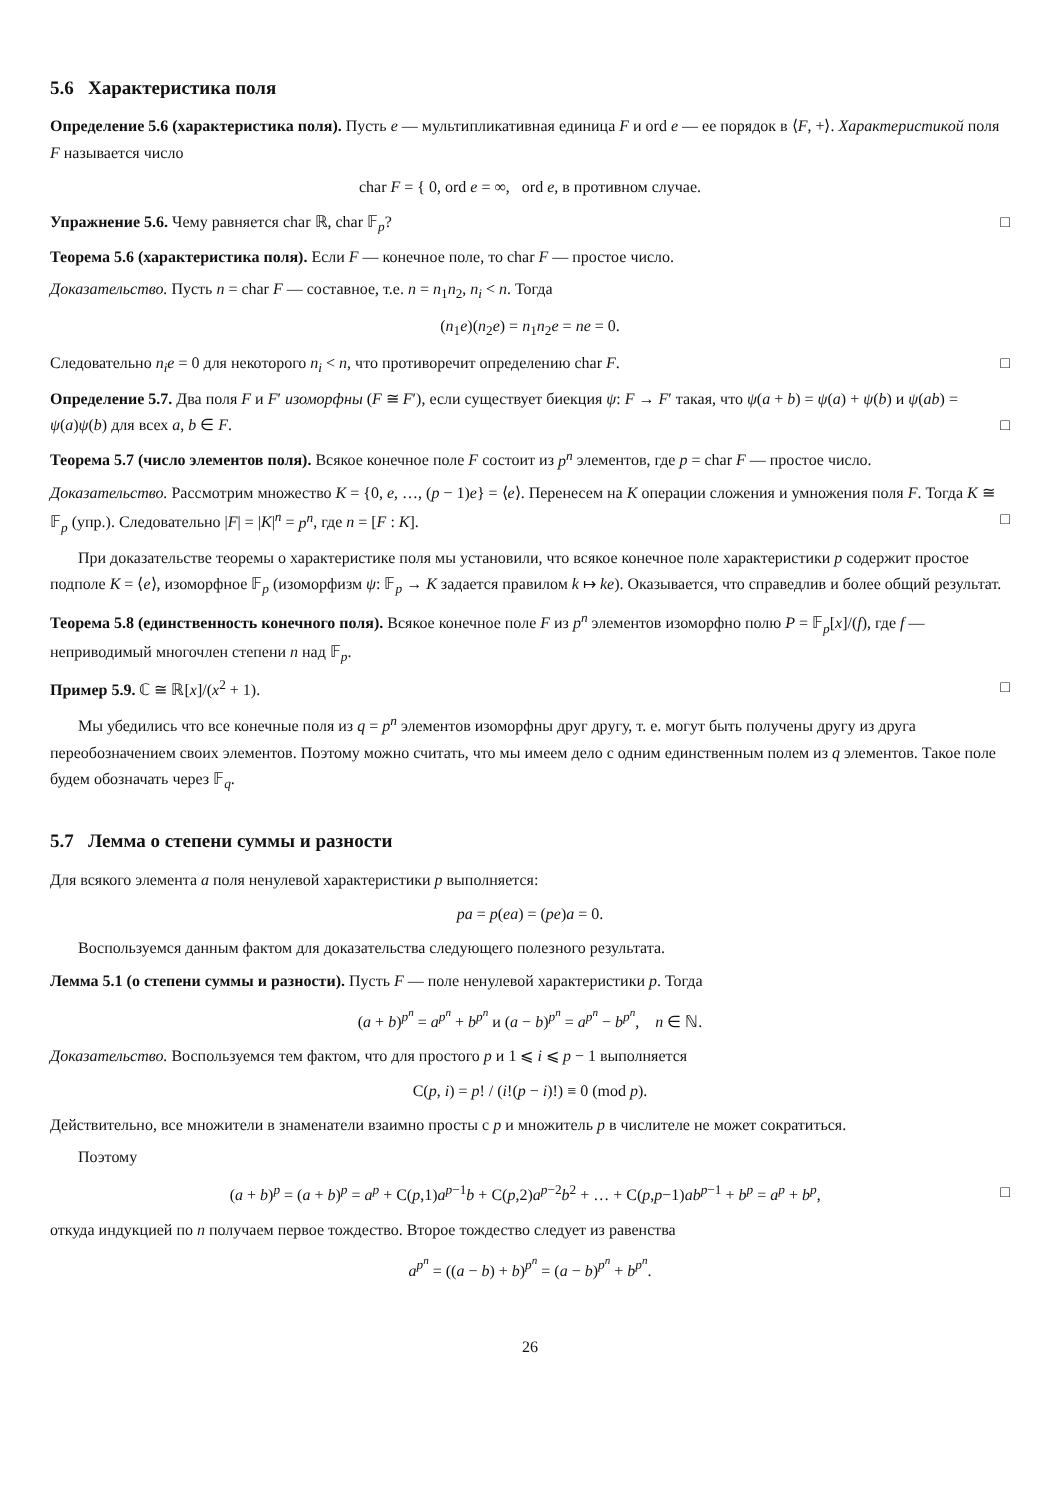5.6 Характеристика поля
Определение 5.6 (характеристика поля). Пусть e — мультипликативная единица F и ord e — ее порядок в ⟨F, +⟩. Характеристикой поля F называется число
char F = { 0, ord e = ∞, ord e, в противном случае.
Упражнение 5.6. Чему равняется char ℝ, char 𝔽<sub>p</sub>? □
Теорема 5.6 (характеристика поля). Если F — конечное поле, то char F — простое число.
Доказательство. Пусть n = char F — составное, т.е. n = n<sub>1</sub>n<sub>2</sub>, n<sub>i</sub> < n. Тогда
(n<sub>1</sub>e)(n<sub>2</sub>e) = n<sub>1</sub>n<sub>2</sub>e = ne = 0.
Следовательно n<sub>i</sub>e = 0 для некоторого n<sub>i</sub> < n, что противоречит определению char F. □
Определение 5.7. Два поля F и F′ изоморфны (F ≅ F′), если существует биекция ψ: F → F′ такая, что ψ(a + b) = ψ(a) + ψ(b) и ψ(ab) = ψ(a)ψ(b) для всех a, b ∈ F. □
Теорема 5.7 (число элементов поля). Всякое конечное поле F состоит из p<sup>n</sup> элементов, где p = char F — простое число.
Доказательство. Рассмотрим множество K = {0, e, …, (p − 1)e} = ⟨e⟩. Перенесем на K операции сложения и умножения поля F. Тогда K ≅ 𝔽<sub>p</sub> (упр.). Следовательно |F| = |K|<sup>n</sup> = p<sup>n</sup>, где n = [F : K]. □
При доказательстве теоремы о характеристике поля мы установили, что всякое конечное поле характеристики p содержит простое подполе K = ⟨e⟩, изоморфное 𝔽<sub>p</sub> (изоморфизм ψ: 𝔽<sub>p</sub> → K задается правилом k ↦ ke). Оказывается, что справедлив и более общий результат.
Теорема 5.8 (единственность конечного поля). Всякое конечное поле F из p<sup>n</sup> элементов изоморфно полю P = 𝔽<sub>p</sub>[x]/(f), где f — неприводимый многочлен степени n над 𝔽<sub>p</sub>.
Пример 5.9. ℂ ≅ ℝ[x]/(x<sup>2</sup> + 1). □
Мы убедились что все конечные поля из q = p<sup>n</sup> элементов изоморфны друг другу, т. е. могут быть получены другу из друга переобозначением своих элементов. Поэтому можно считать, что мы имеем дело с одним единственным полем из q элементов. Такое поле будем обозначать через 𝔽<sub>q</sub>.
5.7 Лемма о степени суммы и разности
Для всякого элемента a поля ненулевой характеристики p выполняется:
pa = p(ea) = (pe)a = 0.
Воспользуемся данным фактом для доказательства следующего полезного результата.
Лемма 5.1 (о степени суммы и разности). Пусть F — поле ненулевой характеристики p. Тогда
(a + b)<sup>p<sup>n</sup></sup> = a<sup>p<sup>n</sup></sup> + b<sup>p<sup>n</sup></sup> и (a − b)<sup>p<sup>n</sup></sup> = a<sup>p<sup>n</sup></sup> − b<sup>p<sup>n</sup></sup>, n ∈ ℕ.
Доказательство. Воспользуемся тем фактом, что для простого p и 1 ⩽ i ⩽ p − 1 выполняется
C(p, i) = p! / (i!(p − i)!) ≡ 0 (mod p).
Действительно, все множители в знаменатели взаимно просты с p и множитель p в числителе не может сократиться.
Поэтому
(a + b)<sup>p</sup> = (a + b)<sup>p</sup> = a<sup>p</sup> + C(p,1)a<sup>p−1</sup>b + C(p,2)a<sup>p−2</sup>b<sup>2</sup> + … + C(p,p−1)ab<sup>p−1</sup> + b<sup>p</sup> = a<sup>p</sup> + b<sup>p</sup>, □
откуда индукцией по n получаем первое тождество. Второе тождество следует из равенства
a<sup>p<sup>n</sup></sup> = ((a − b) + b)<sup>p<sup>n</sup></sup> = (a − b)<sup>p<sup>n</sup></sup> + b<sup>p<sup>n</sup></sup>.
26